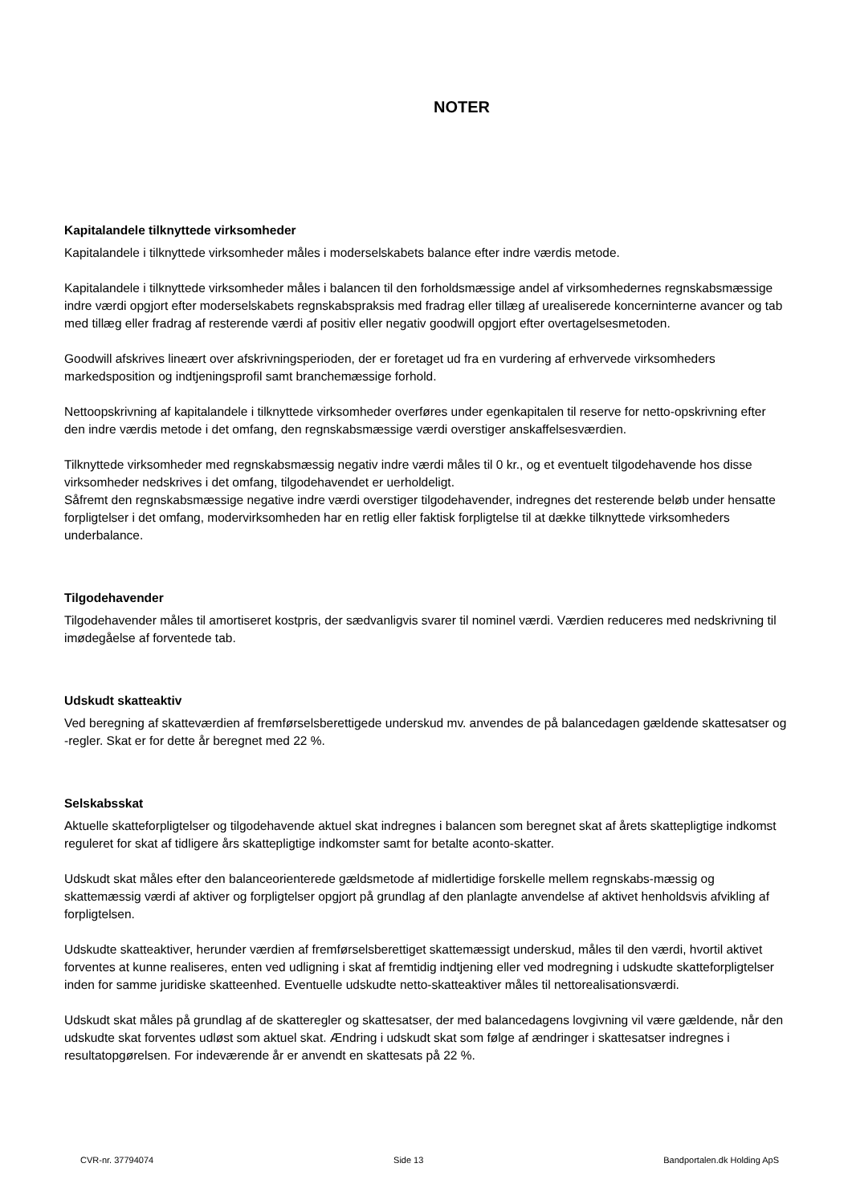NOTER
Kapitalandele tilknyttede virksomheder
Kapitalandele i tilknyttede virksomheder måles i moderselskabets balance efter indre værdis metode.
Kapitalandele i tilknyttede virksomheder måles i balancen til den forholdsmæssige andel af virksomhedernes regnskabsmæssige indre værdi opgjort efter moderselskabets regnskabspraksis med fradrag eller tillæg af urealiserede koncerninterne avancer og tab med tillæg eller fradrag af resterende værdi af positiv eller negativ goodwill opgjort efter overtagelsesmetoden.
Goodwill afskrives lineært over afskrivningsperioden, der er foretaget ud fra en vurdering af erhvervede virksomheders markedsposition og indtjeningsprofil samt branchemæssige forhold.
Nettoopskrivning af kapitalandele i tilknyttede virksomheder overføres under egenkapitalen til reserve for netto-opskrivning efter den indre værdis metode i det omfang, den regnskabsmæssige værdi overstiger anskaffelsesværdien.
Tilknyttede virksomheder med regnskabsmæssig negativ indre værdi måles til 0 kr., og et eventuelt tilgodehavende hos disse virksomheder nedskrives i det omfang, tilgodehavendet er uerholdeligt.
Såfremt den regnskabsmæssige negative indre værdi overstiger tilgodehavender, indregnes det resterende beløb under hensatte forpligtelser i det omfang, modervirksomheden har en retlig eller faktisk forpligtelse til at dække tilknyttede virksomheders underbalance.
Tilgodehavender
Tilgodehavender måles til amortiseret kostpris, der sædvanligvis svarer til nominel værdi. Værdien reduceres med nedskrivning til imødegåelse af forventede tab.
Udskudt skatteaktiv
Ved beregning af skatteværdien af fremførselsberettigede underskud mv. anvendes de på balancedagen gældende skattesatser og -regler. Skat er for dette år beregnet med 22 %.
Selskabsskat
Aktuelle skatteforpligtelser og tilgodehavende aktuel skat indregnes i balancen som beregnet skat af årets skattepligtige indkomst reguleret for skat af tidligere års skattepligtige indkomster samt for betalte aconto-skatter.
Udskudt skat måles efter den balanceorienterede gældsmetode af midlertidige forskelle mellem regnskabs-mæssig og skattemæssig værdi af aktiver og forpligtelser opgjort på grundlag af den planlagte anvendelse af aktivet henholdsvis afvikling af forpligtelsen.
Udskudte skatteaktiver, herunder værdien af fremførselsberettiget skattemæssigt underskud, måles til den værdi, hvortil aktivet forventes at kunne realiseres, enten ved udligning i skat af fremtidig indtjening eller ved modregning i udskudte skatteforpligtelser inden for samme juridiske skatteenhed. Eventuelle udskudte netto-skatteaktiver måles til nettorealisationsværdi.
Udskudt skat måles på grundlag af de skatteregler og skattesatser, der med balancedagens lovgivning vil være gældende, når den udskudte skat forventes udløst som aktuel skat. Ændring i udskudt skat som følge af ændringer i skattesatser indregnes i resultatopgørelsen. For indeværende år er anvendt en skattesats på 22 %.
CVR-nr. 37794074 Side 13 Bandportalen.dk Holding ApS